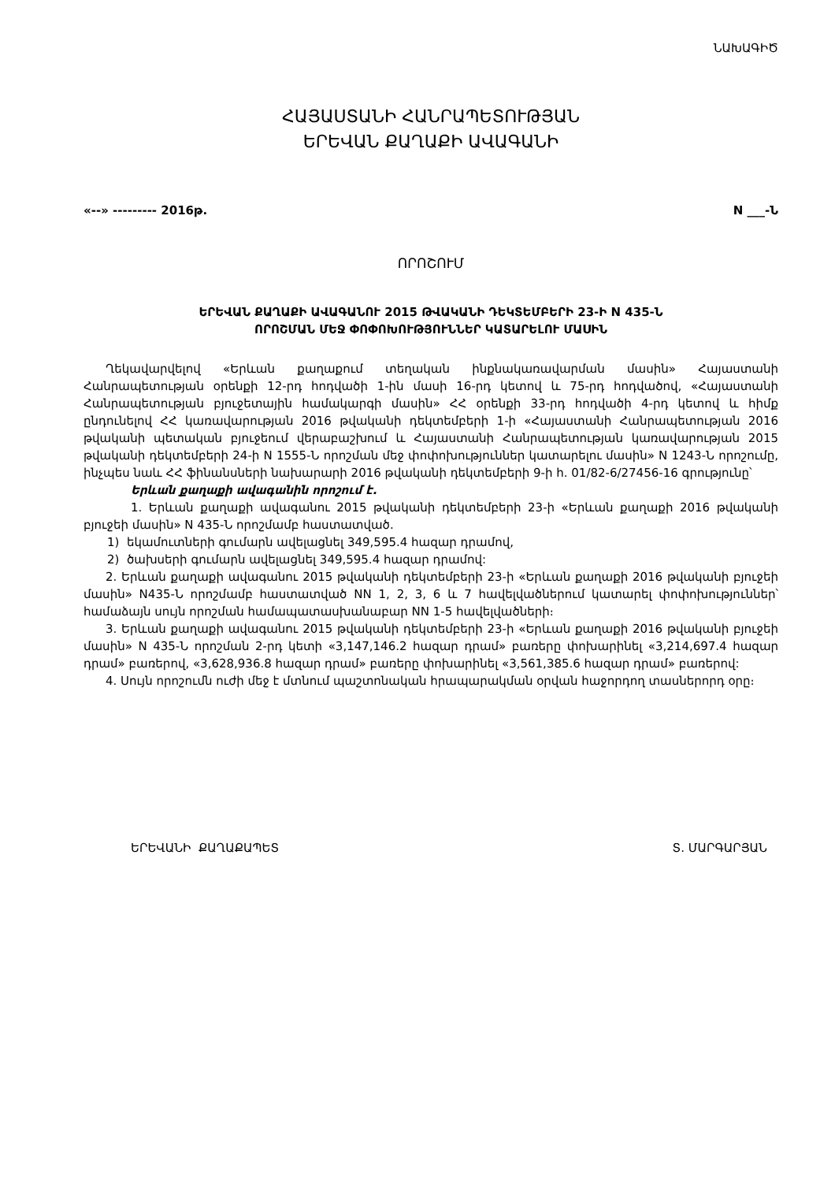ՆԱԽԱԳԻԾ
ՀԱՅԱՍՏԱՆԻ ՀԱՆՐԱՊԵՏՈՒԹՅԱՆ
ԵՐԵՎԱՆ ՔԱՂԱՔԻ ԱՎԱԳԱՆԻ
«--» --------- 2016թ. N ___-Ն
ՈՐՈՇՈՒՄ
ԵՐԵՎԱՆ ՔԱՂԱՔԻ ԱՎԱԳԱՆՈՒ 2015 ԹՎԱԿԱՆԻ ԴԵԿՏԵՄԲԵՐԻ 23-Ի N 435-Ն
ՈՐՈՇՄԱՆ ՄԵՋ ՓՈՓՈԽՈՒԹՅՈՒՆՆԵՐ ԿԱՏԱՐԵԼՈՒ ՄԱՍԻՆ
Ղեկավարվելով «Երևան քաղաքում տեղական ինքնակառավարման մասին» Հայաստանի Հանրապետության օրենքի 12-րդ հոդվածի 1-ին մասի 16-րդ կետով և 75-րդ հոդվածով, «Հայաստանի Հանրապետության բյուջետային համակարգի մասին» ՀՀ օրենքի 33-րդ հոդվածի 4-րդ կետով և հիմք ընդունելով ՀՀ կառավարության 2016 թվականի դեկտեմբերի 1-ի «Հայաստանի Հանրապետության 2016 թվականի պետական բյուջեում վերաբաշխում և Հայաստանի Հանրապետության կառավարության 2015 թվականի դեկտեմբերի 24-ի N 1555-Ն որոշման մեջ փոփոխություններ կատարելու մասին» N 1243-Ն որոշումը, ինչպես նաև ՀՀ ֆինանսների նախարարի 2016 թվականի դեկտեմբերի 9-ի հ. 01/82-6/27456-16 գրությունը՝
Երևան քաղաքի ավագանին որոշում է.
1. Երևան քաղաքի ավագանու 2015 թվականի դեկտեմբերի 23-ի «Երևան քաղաքի 2016 թվականի բյուջեի մասին» N 435-Ն որոշմամբ հաստատված.
1) եկամուտների գումարն ավելացնել 349,595.4 հազար դրամով,
2) ծախսերի գումարն ավելացնել 349,595.4 հազար դրամով:
2. Երևան քաղաքի ավագանու 2015 թվականի դեկտեմբերի 23-ի «Երևան քաղաքի 2016 թվականի բյուջեի մասին» N435-Ն որոշմամբ հաստատված NN 1, 2, 3, 6 և 7 հավելվածներում կատարել փոփոխություններ՝ համաձայն սույն որոշման համապատասխանաբար NN 1-5 հավելվածների։
3. Երևան քաղաքի ավագանու 2015 թվականի դեկտեմբերի 23-ի «Երևան քաղաքի 2016 թվականի բյուջեի մասին» N 435-Ն որոշման 2-րդ կետի «3,147,146.2 հազար դրամ» բառերը փոխարինել «3,214,697.4 հազար դրամ» բառերով, «3,628,936.8 հազար դրամ» բառերը փոխարինել «3,561,385.6 հազար դրամ» բառերով:
4. Սույն որոշումն ուժի մեջ է մտնում պաշտոնական հրապարակման օրվան հաջորդող տասներորդ օրը։
ԵՐԵՎԱՆԻ ՔԱՂԱՔԱՊԵՏ Տ. ՄԱՐԳԱՐՅԱՆ